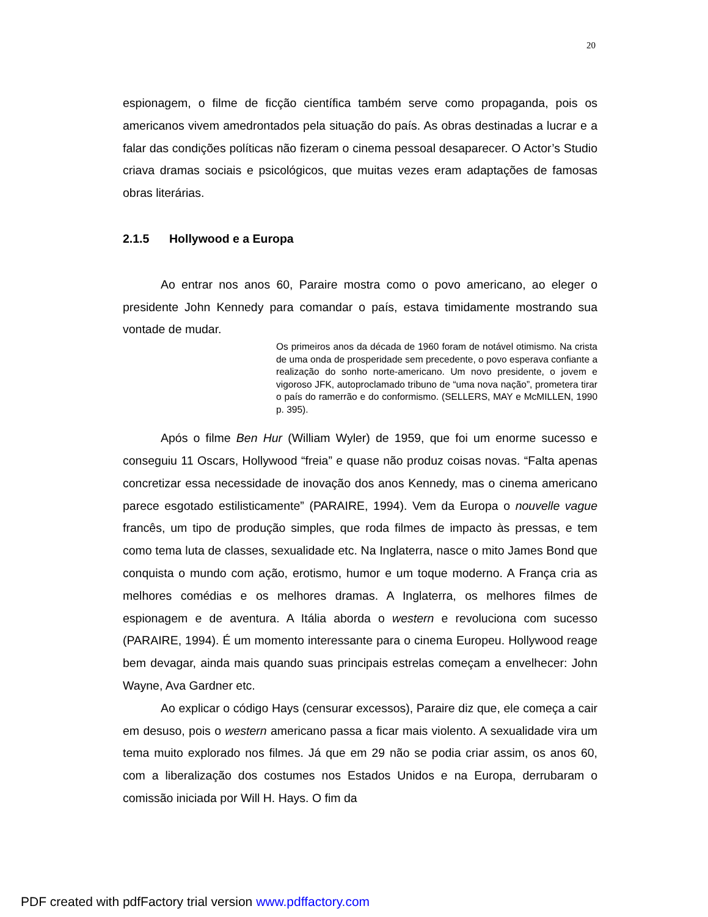20
espionagem, o filme de ficção científica também serve como propaganda, pois os americanos vivem amedrontados pela situação do país. As obras destinadas a lucrar e a falar das condições políticas não fizeram o cinema pessoal desaparecer. O Actor’s Studio criava dramas sociais e psicológicos, que muitas vezes eram adaptações de famosas obras literárias.
2.1.5 Hollywood e a Europa
Ao entrar nos anos 60, Paraire mostra como o povo americano, ao eleger o presidente John Kennedy para comandar o país, estava timidamente mostrando sua vontade de mudar.
Os primeiros anos da década de 1960 foram de notável otimismo. Na crista de uma onda de prosperidade sem precedente, o povo esperava confiante a realização do sonho norte-americano. Um novo presidente, o jovem e vigoroso JFK, autoproclamado tribuno de “uma nova nação”, prometera tirar o país do ramerrão e do conformismo. (SELLERS, MAY e McMILLEN, 1990 p. 395).
Após o filme Ben Hur (William Wyler) de 1959, que foi um enorme sucesso e conseguiu 11 Oscars, Hollywood “freia” e quase não produz coisas novas. “Falta apenas concretizar essa necessidade de inovação dos anos Kennedy, mas o cinema americano parece esgotado estilisticamente” (PARAIRE, 1994). Vem da Europa o nouvelle vague francês, um tipo de produção simples, que roda filmes de impacto às pressas, e tem como tema luta de classes, sexualidade etc. Na Inglaterra, nasce o mito James Bond que conquista o mundo com ação, erotismo, humor e um toque moderno. A França cria as melhores comédias e os melhores dramas. A Inglaterra, os melhores filmes de espionagem e de aventura. A Itália aborda o western e revoluciona com sucesso (PARAIRE, 1994). É um momento interessante para o cinema Europeu. Hollywood reage bem devagar, ainda mais quando suas principais estrelas começam a envelhecer: John Wayne, Ava Gardner etc.
Ao explicar o código Hays (censurar excessos), Paraire diz que, ele começa a cair em desuso, pois o western americano passa a ficar mais violento. A sexualidade vira um tema muito explorado nos filmes. Já que em 29 não se podia criar assim, os anos 60, com a liberalização dos costumes nos Estados Unidos e na Europa, derrubaram o comissão iniciada por Will H. Hays. O fim da
PDF created with pdfFactory trial version www.pdffactory.com